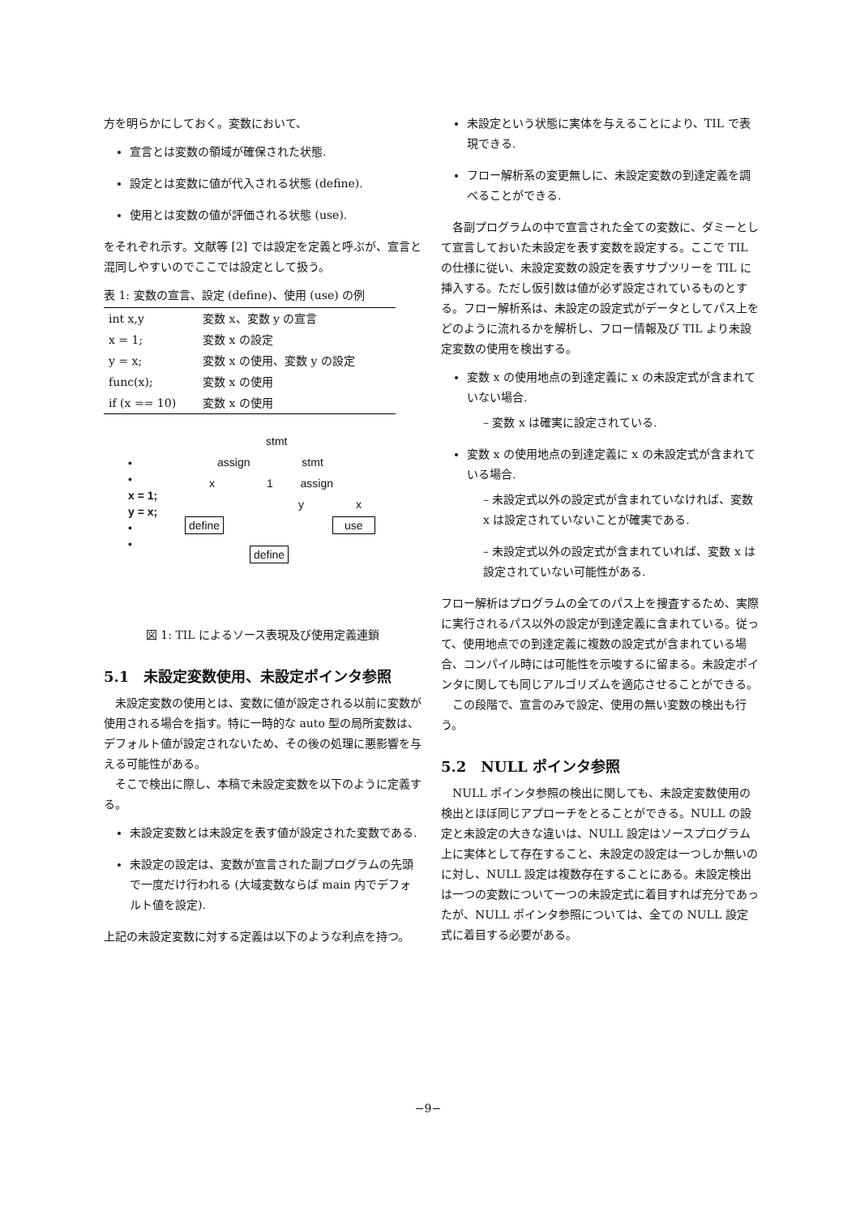方を明らかにしておく。変数において、
宣言とは変数の領域が確保された状態.
設定とは変数に値が代入される状態 (define).
使用とは変数の値が評価される状態 (use).
をそれぞれ示す。文献等 [2] では設定を定義と呼ぶが、宣言と混同しやすいのでここでは設定として扱う。
表 1: 変数の宣言、設定 (define)、使用 (use) の例
| int x,y | 変数 x、変数 y の宣言 |
| x = 1; | 変数 x の設定 |
| y = x; | 変数 x の使用、変数 y の設定 |
| func(x); | 変数 x の使用 |
| if (x == 10) | 変数 x の使用 |
•
•
x = 1;
y = x;
•
•
stmt
assign stmt
x 1 assign
y x
define use
define
図 1: TIL によるソース表現及び使用定義連鎖
5.1　未設定変数使用、未設定ポインタ参照
　未設定変数の使用とは、変数に値が設定される以前に変数が使用される場合を指す。特に一時的な auto 型の局所変数は、デフォルト値が設定されないため、その後の処理に悪影響を与える可能性がある。
　そこで検出に際し、本稿で未設定変数を以下のように定義する。
未設定変数とは未設定を表す値が設定された変数である.
未設定の設定は、変数が宣言された副プログラムの先頭で一度だけ行われる (大域変数ならば main 内でデフォルト値を設定).
上記の未設定変数に対する定義は以下のような利点を持つ。
未設定という状態に実体を与えることにより、TIL で表現できる.
フロー解析系の変更無しに、未設定変数の到達定義を調べることができる.
　各副プログラムの中で宣言された全ての変数に、ダミーとして宣言しておいた未設定を表す変数を設定する。ここで TIL の仕様に従い、未設定変数の設定を表すサブツリーを TIL に挿入する。ただし仮引数は値が必ず設定されているものとする。フロー解析系は、未設定の設定式がデータとしてパス上をどのように流れるかを解析し、フロー情報及び TIL より未設定変数の使用を検出する。
変数 x の使用地点の到達定義に x の未設定式が含まれていない場合.
– 変数 x は確実に設定されている.
変数 x の使用地点の到達定義に x の未設定式が含まれている場合.
– 未設定式以外の設定式が含まれていなければ、変数 x は設定されていないことが確実である.
– 未設定式以外の設定式が含まれていれば、変数 x は設定されていない可能性がある.
フロー解析はプログラムの全てのパス上を捜査するため、実際に実行されるパス以外の設定が到達定義に含まれている。従って、使用地点での到達定義に複数の設定式が含まれている場合、コンパイル時には可能性を示唆するに留まる。未設定ポインタに関しても同じアルゴリズムを適応させることができる。
　この段階で、宣言のみで設定、使用の無い変数の検出も行う。
5.2　NULL ポインタ参照
　NULL ポインタ参照の検出に関しても、未設定変数使用の検出とほぼ同じアプローチをとることができる。NULL の設定と未設定の大きな違いは、NULL 設定はソースプログラム上に実体として存在すること、未設定の設定は一つしか無いのに対し、NULL 設定は複数存在することにある。未設定検出は一つの変数について一つの未設定式に着目すれば充分であったが、NULL ポインタ参照については、全ての NULL 設定式に着目する必要がある。
−9−